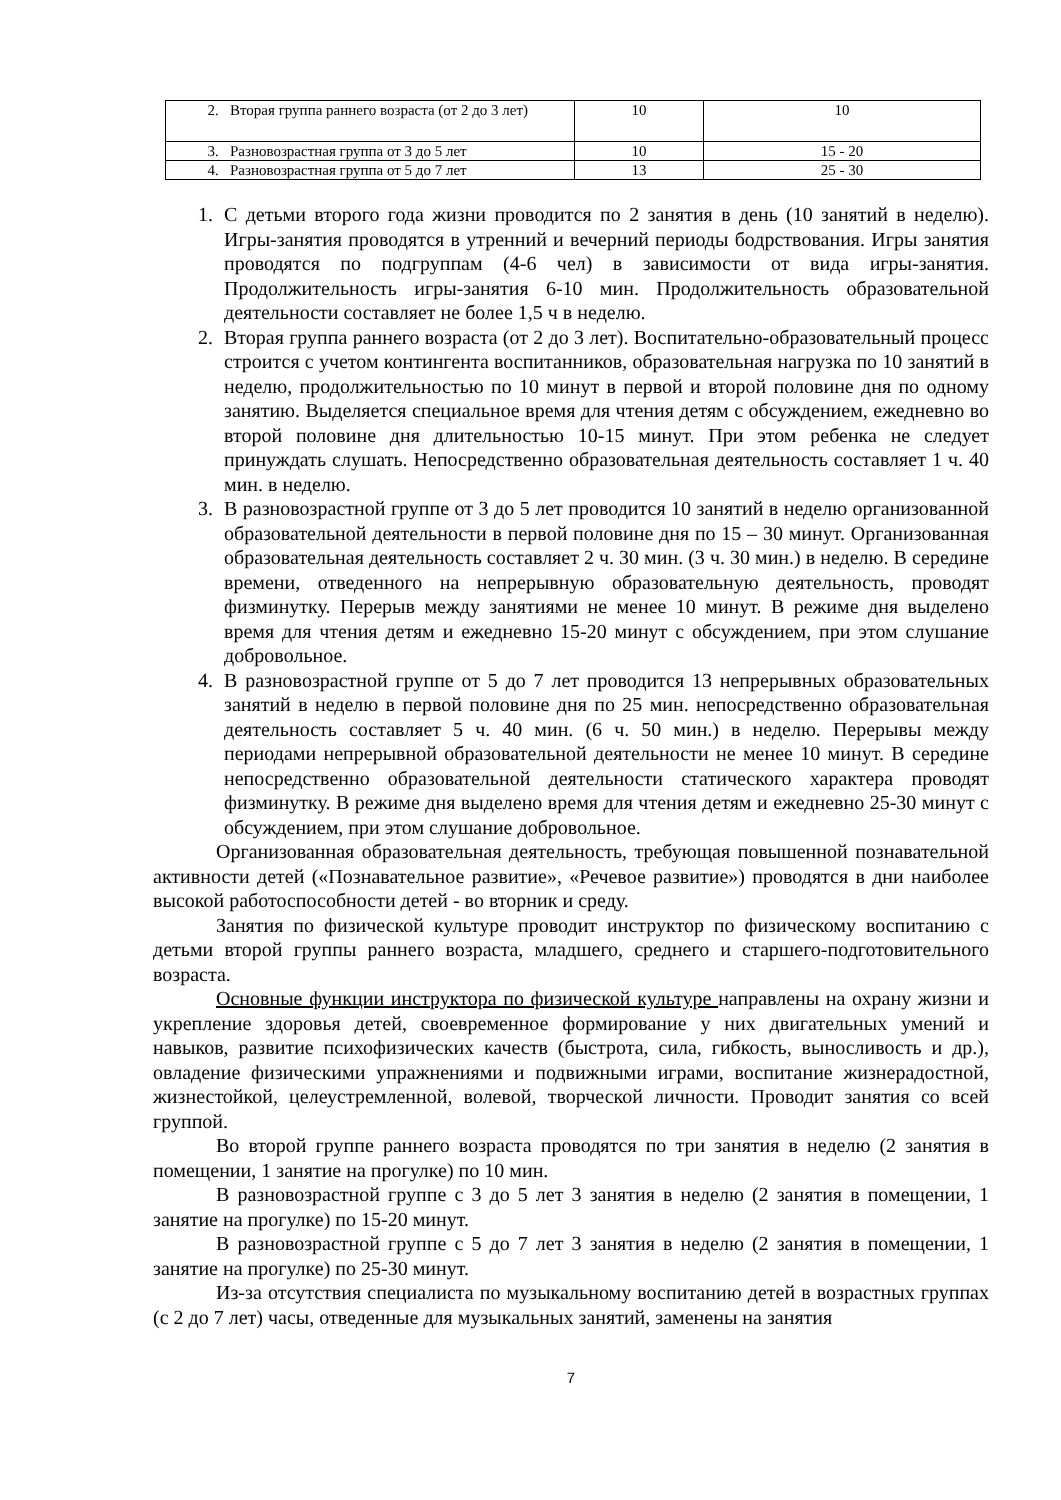| 2. Вторая группа раннего возраста (от 2 до 3 лет) | 10 | 10 |
| 3. Разновозрастная группа от 3 до 5 лет | 10 | 15 - 20 |
| 4. Разновозрастная группа от 5 до 7 лет | 13 | 25 - 30 |
1. С детьми второго года жизни проводится по 2 занятия в день (10 занятий в неделю). Игры-занятия проводятся в утренний и вечерний периоды бодрствования. Игры занятия проводятся по подгруппам (4-6 чел) в зависимости от вида игры-занятия. Продолжительность игры-занятия 6-10 мин. Продолжительность образовательной деятельности составляет не более 1,5 ч в неделю.
2. Вторая группа раннего возраста (от 2 до 3 лет). Воспитательно-образовательный процесс строится с учетом контингента воспитанников, образовательная нагрузка по 10 занятий в неделю, продолжительностью по 10 минут в первой и второй половине дня по одному занятию. Выделяется специальное время для чтения детям с обсуждением, ежедневно во второй половине дня длительностью 10-15 минут. При этом ребенка не следует принуждать слушать. Непосредственно образовательная деятельность составляет 1 ч. 40 мин. в неделю.
3. В разновозрастной группе от 3 до 5 лет проводится 10 занятий в неделю организованной образовательной деятельности в первой половине дня по 15 – 30 минут. Организованная образовательная деятельность составляет 2 ч. 30 мин. (3 ч. 30 мин.) в неделю. В середине времени, отведенного на непрерывную образовательную деятельность, проводят физминутку. Перерыв между занятиями не менее 10 минут. В режиме дня выделено время для чтения детям и ежедневно 15-20 минут с обсуждением, при этом слушание добровольное.
4. В разновозрастной группе от 5 до 7 лет проводится 13 непрерывных образовательных занятий в неделю в первой половине дня по 25 мин. непосредственно образовательная деятельность составляет 5 ч. 40 мин. (6 ч. 50 мин.) в неделю. Перерывы между периодами непрерывной образовательной деятельности не менее 10 минут. В середине непосредственно образовательной деятельности статического характера проводят физминутку. В режиме дня выделено время для чтения детям и ежедневно 25-30 минут с обсуждением, при этом слушание добровольное.
Организованная образовательная деятельность, требующая повышенной познавательной активности детей («Познавательное развитие», «Речевое развитие») проводятся в дни наиболее высокой работоспособности детей - во вторник и среду.
Занятия по физической культуре проводит инструктор по физическому воспитанию с детьми второй группы раннего возраста, младшего, среднего и старшего-подготовительного возраста.
Основные функции инструктора по физической культуре направлены на охрану жизни и укрепление здоровья детей, своевременное формирование у них двигательных умений и навыков, развитие психофизических качеств (быстрота, сила, гибкость, выносливость и др.), овладение физическими упражнениями и подвижными играми, воспитание жизнерадостной, жизнестойкой, целеустремленной, волевой, творческой личности. Проводит занятия со всей группой.
Во второй группе раннего возраста проводятся по три занятия в неделю (2 занятия в помещении, 1 занятие на прогулке) по 10 мин.
В разновозрастной группе с 3 до 5 лет 3 занятия в неделю (2 занятия в помещении, 1 занятие на прогулке) по 15-20 минут.
В разновозрастной группе с 5 до 7 лет 3 занятия в неделю (2 занятия в помещении, 1 занятие на прогулке) по 25-30 минут.
Из-за отсутствия специалиста по музыкальному воспитанию детей в возрастных группах (с 2 до 7 лет) часы, отведенные для музыкальных занятий, заменены на занятия
7